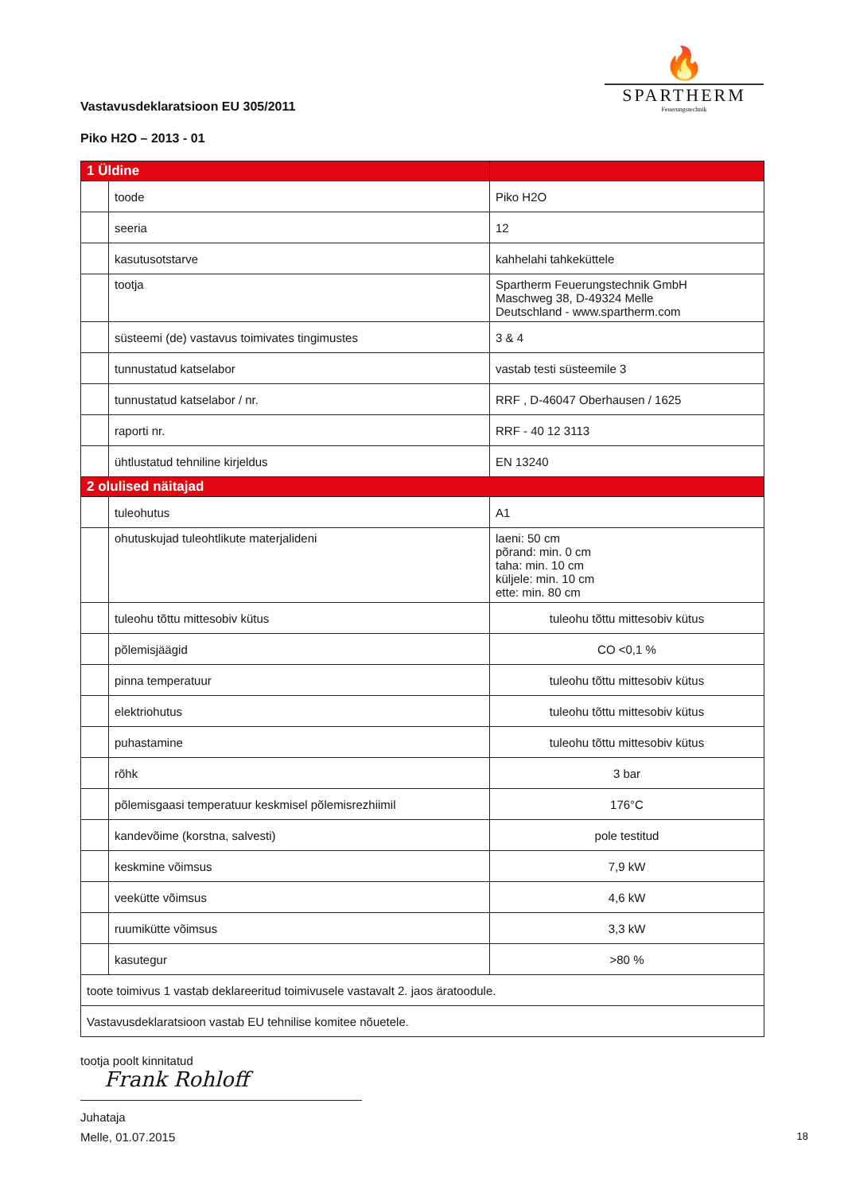🔥
SPARTHERM
Feuerungstechnik
Vastavusdeklaratsioon EU 305/2011
Piko H2O – 2013 - 01
| 1 Üldine | | |
| --- | --- | --- |
| | toode | Piko H2O |
| | seeria | 12 |
| | kasutusotstarve | kahhelahi tahkeküttele |
| | tootja | Spartherm Feuerungstechnik GmbH Maschweg 38, D-49324 Melle Deutschland - www.spartherm.com |
| | süsteemi (de) vastavus toimivates tingimustes | 3 & 4 |
| | tunnustatud katselabor | vastab testi süsteemile 3 |
| | tunnustatud katselabor / nr. | RRF , D-46047 Oberhausen / 1625 |
| | raporti nr. | RRF - 40 12 3113 |
| | ühtlustatud tehniline kirjeldus | EN 13240 |
| 2 olulised näitajad | | |
| | tuleohutus | A1 |
| | ohutuskujad tuleohtlikute materjalideni | laeni: 50 cm põrand: min. 0 cm taha: min. 10 cm küljele: min. 10 cm ette: min. 80 cm |
| | tuleohu tõttu mittesobiv kütus | tuleohu tõttu mittesobiv kütus |
| | põlemisjäägid | CO <0,1 % |
| | pinna temperatuur | tuleohu tõttu mittesobiv kütus |
| | elektriohutus | tuleohu tõttu mittesobiv kütus |
| | puhastamine | tuleohu tõttu mittesobiv kütus |
| | rõhk | 3 bar |
| | põlemisgaasi temperatuur keskmisel põlemisrezhiimil | 176°C |
| | kandevõime (korstna, salvesti) | pole testitud |
| | keskmine võimsus | 7,9 kW |
| | veekütte võimsus | 4,6 kW |
| | ruumikütte võimsus | 3,3 kW |
| | kasutegur | >80 % |
| toote toimivus 1 vastab deklareeritud toimivusele vastavalt 2. jaos äratoodule. | | |
| Vastavusdeklaratsioon vastab EU tehnilise komitee nõuetele. | | |
tootja poolt kinnitatud
Frank Rohloff
Juhataja
Melle, 01.07.2015 18